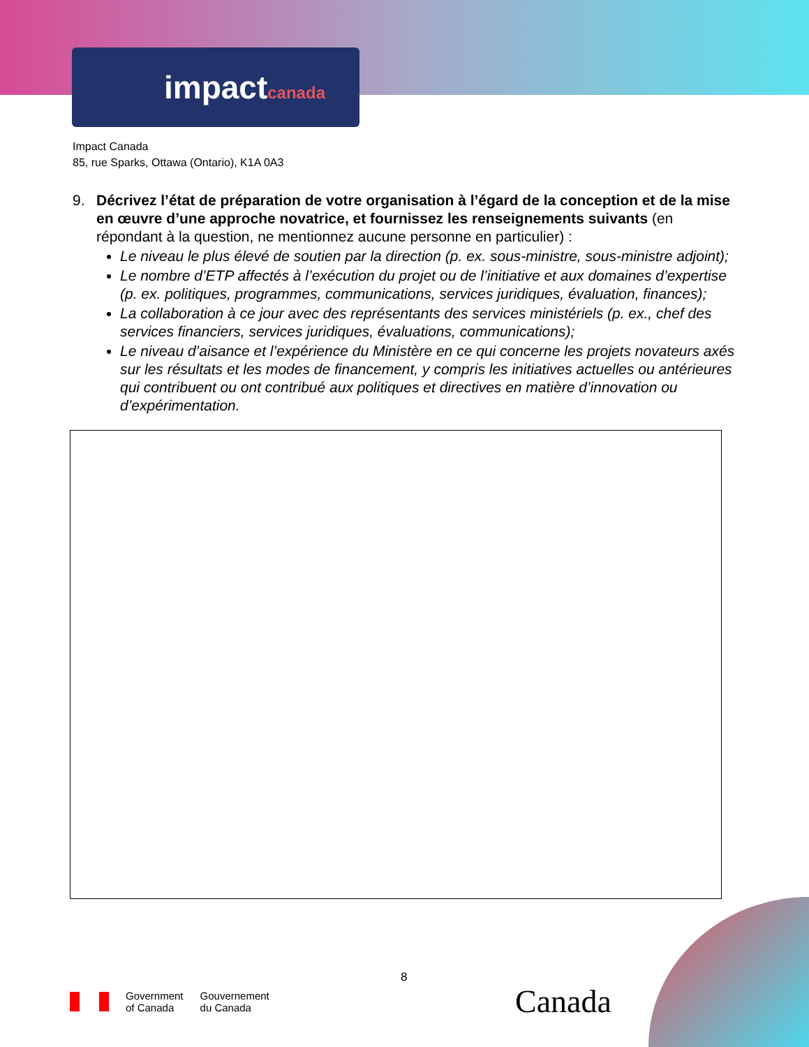impactcanada
Impact Canada
85, rue Sparks, Ottawa (Ontario), K1A 0A3
9. Décrivez l’état de préparation de votre organisation à l’égard de la conception et de la mise en œuvre d’une approche novatrice, et fournissez les renseignements suivants (en répondant à la question, ne mentionnez aucune personne en particulier) :
Le niveau le plus élevé de soutien par la direction (p. ex. sous-ministre, sous-ministre adjoint);
Le nombre d’ETP affectés à l’exécution du projet ou de l’initiative et aux domaines d’expertise (p. ex. politiques, programmes, communications, services juridiques, évaluation, finances);
La collaboration à ce jour avec des représentants des services ministériels (p. ex., chef des services financiers, services juridiques, évaluations, communications);
Le niveau d’aisance et l’expérience du Ministère en ce qui concerne les projets novateurs axés sur les résultats et les modes de financement, y compris les initiatives actuelles ou antérieures qui contribuent ou ont contribué aux politiques et directives en matière d’innovation ou d’expérimentation.
8
Government
of Canada
Gouvernement
du Canada
Canada